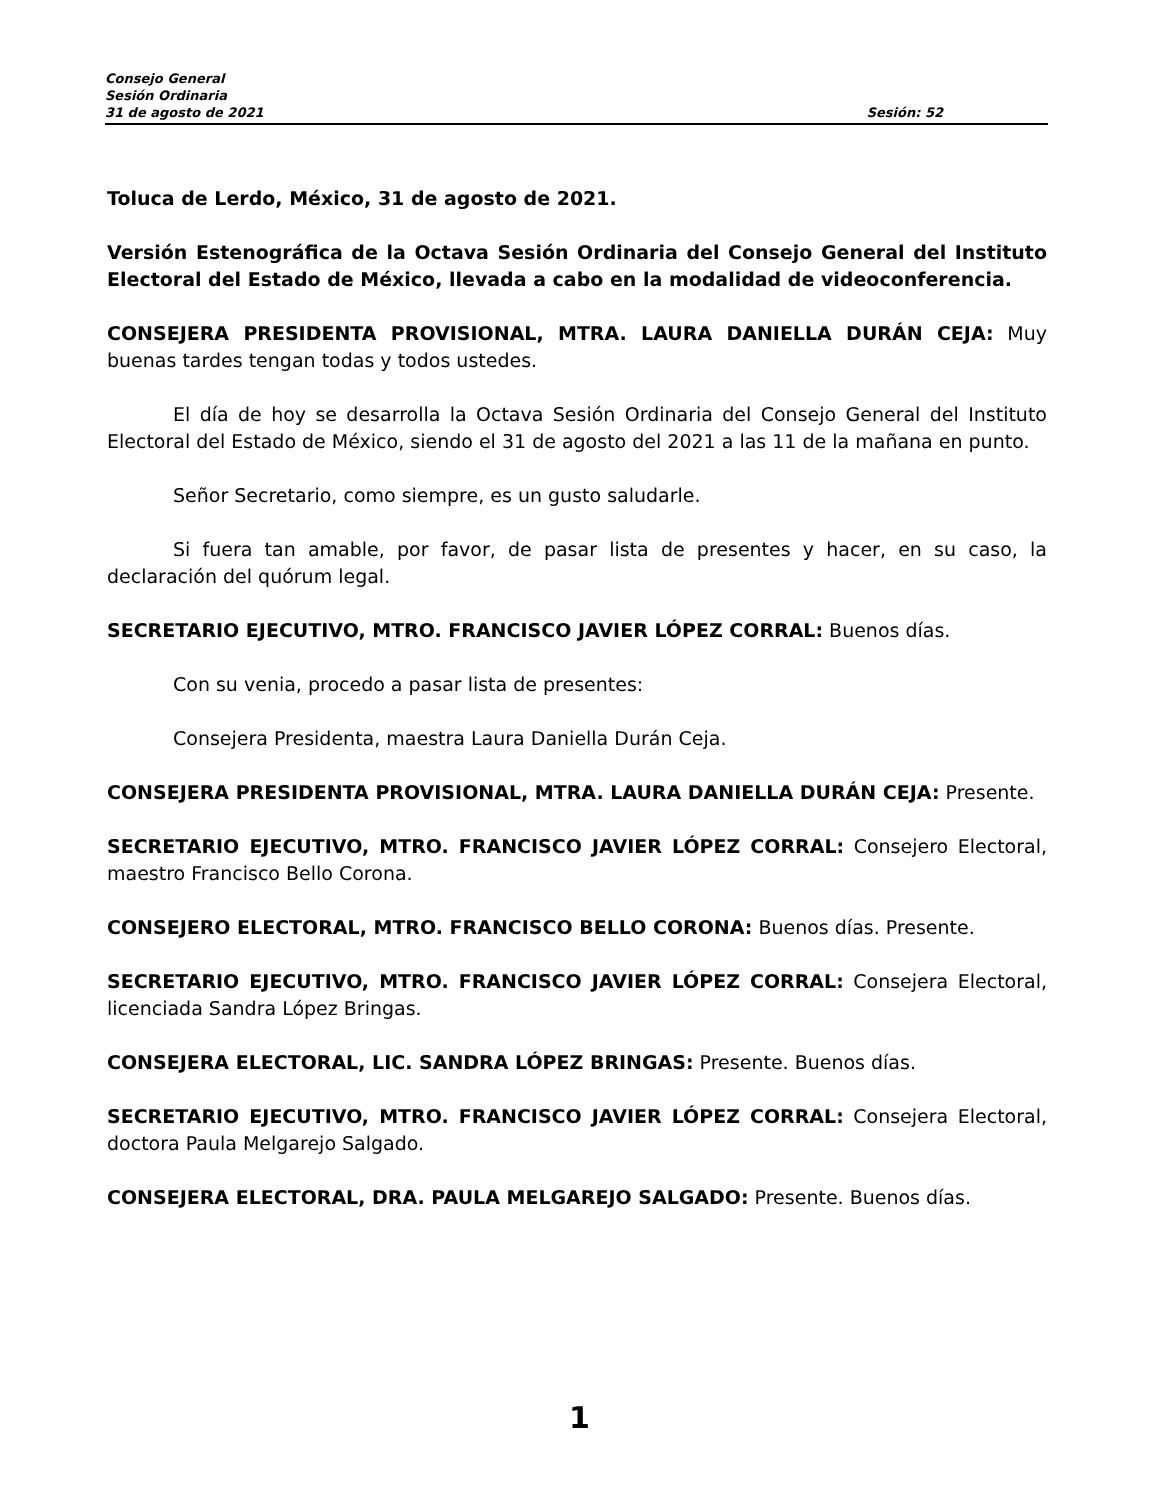Consejo General
Sesión Ordinaria
31 de agosto de 2021 Sesión: 52
Toluca de Lerdo, México, 31 de agosto de 2021.
Versión Estenográfica de la Octava Sesión Ordinaria del Consejo General del Instituto Electoral del Estado de México, llevada a cabo en la modalidad de videoconferencia.
CONSEJERA PRESIDENTA PROVISIONAL, MTRA. LAURA DANIELLA DURÁN CEJA: Muy buenas tardes tengan todas y todos ustedes.
El día de hoy se desarrolla la Octava Sesión Ordinaria del Consejo General del Instituto Electoral del Estado de México, siendo el 31 de agosto del 2021 a las 11 de la mañana en punto.
Señor Secretario, como siempre, es un gusto saludarle.
Si fuera tan amable, por favor, de pasar lista de presentes y hacer, en su caso, la declaración del quórum legal.
SECRETARIO EJECUTIVO, MTRO. FRANCISCO JAVIER LÓPEZ CORRAL: Buenos días.
Con su venia, procedo a pasar lista de presentes:
Consejera Presidenta, maestra Laura Daniella Durán Ceja.
CONSEJERA PRESIDENTA PROVISIONAL, MTRA. LAURA DANIELLA DURÁN CEJA: Presente.
SECRETARIO EJECUTIVO, MTRO. FRANCISCO JAVIER LÓPEZ CORRAL: Consejero Electoral, maestro Francisco Bello Corona.
CONSEJERO ELECTORAL, MTRO. FRANCISCO BELLO CORONA: Buenos días. Presente.
SECRETARIO EJECUTIVO, MTRO. FRANCISCO JAVIER LÓPEZ CORRAL: Consejera Electoral, licenciada Sandra López Bringas.
CONSEJERA ELECTORAL, LIC. SANDRA LÓPEZ BRINGAS: Presente. Buenos días.
SECRETARIO EJECUTIVO, MTRO. FRANCISCO JAVIER LÓPEZ CORRAL: Consejera Electoral, doctora Paula Melgarejo Salgado.
CONSEJERA ELECTORAL, DRA. PAULA MELGAREJO SALGADO: Presente. Buenos días.
1